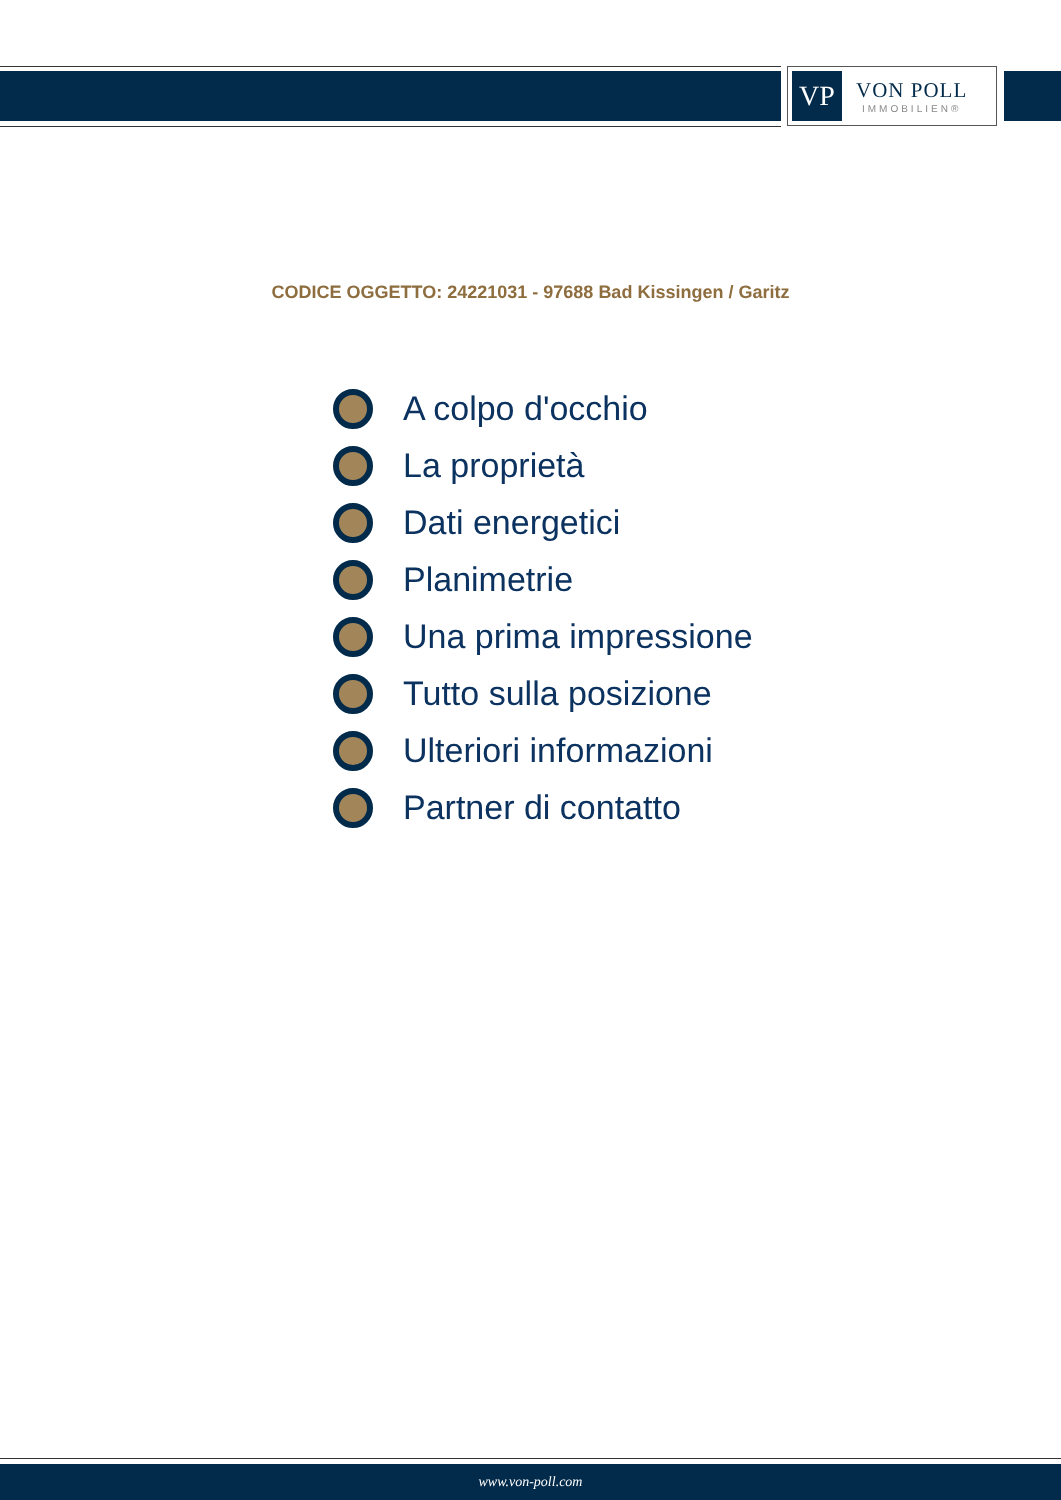VP
VON POLL
IMMOBILIEN®
CODICE OGGETTO: 24221031 - 97688 Bad Kissingen / Garitz
A colpo d'occhio
La proprietà
Dati energetici
Planimetrie
Una prima impressione
Tutto sulla posizione
Ulteriori informazioni
Partner di contatto
www.von-poll.com